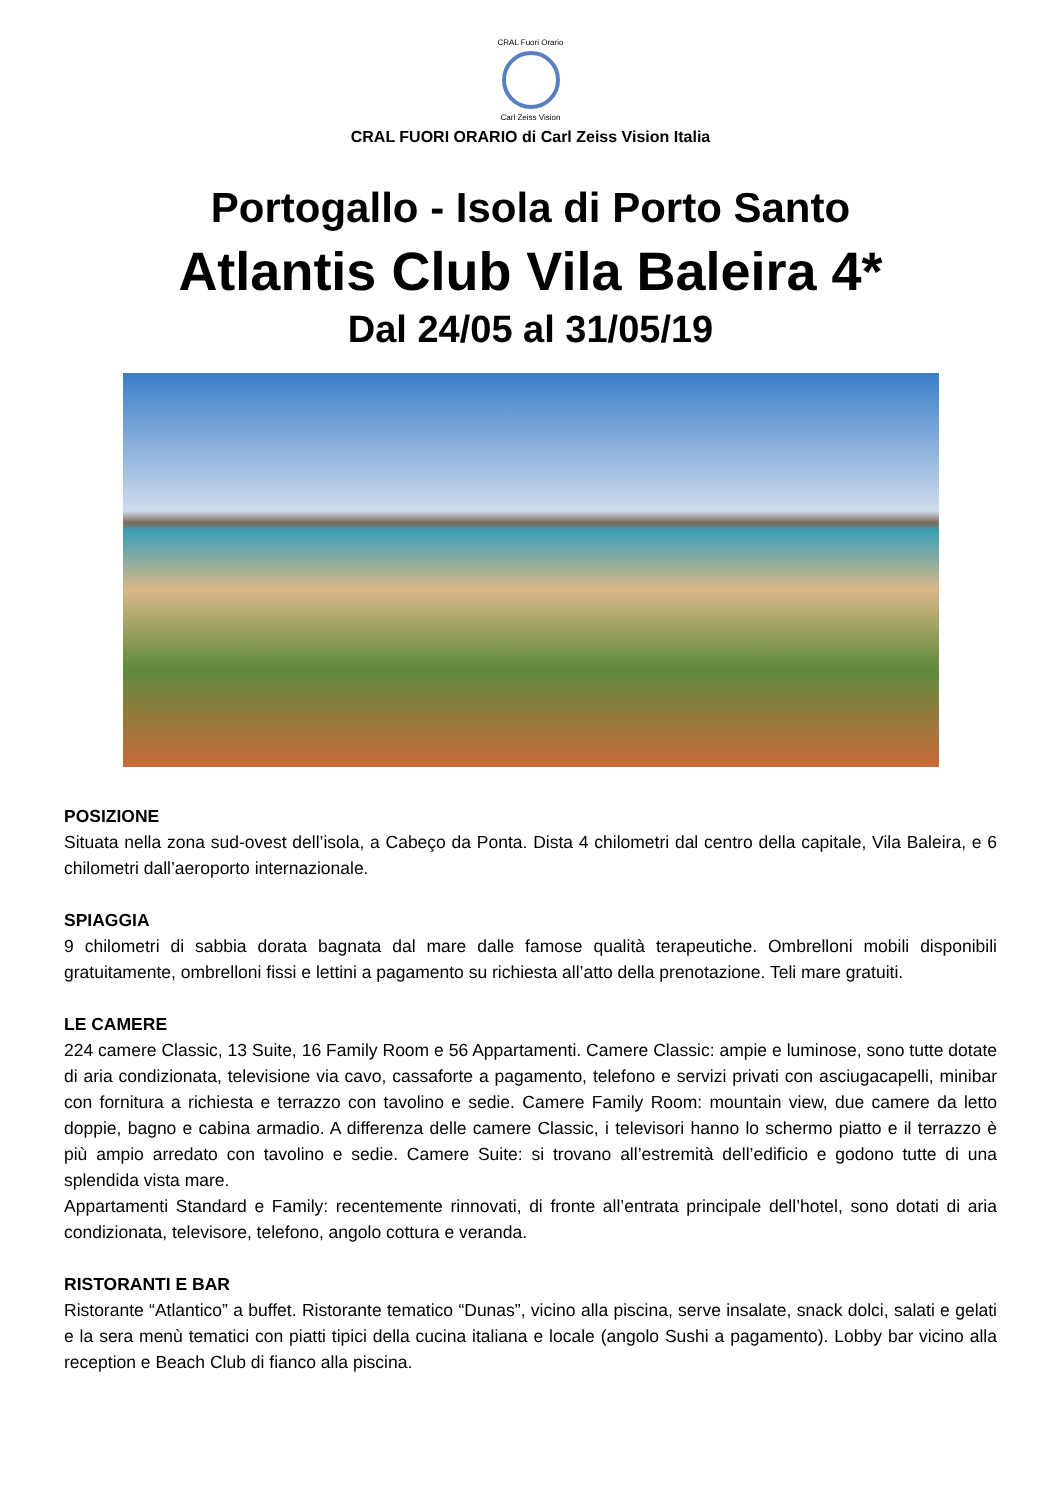CRAL Fuori Orario
Carl Zeiss Vision
CRAL FUORI ORARIO di Carl Zeiss Vision Italia
Portogallo - Isola di Porto Santo
Atlantis Club Vila Baleira 4*
Dal 24/05 al 31/05/19
POSIZIONE
Situata nella zona sud-ovest dell’isola, a Cabeço da Ponta. Dista 4 chilometri dal centro della capitale, Vila Baleira, e 6 chilometri dall’aeroporto internazionale.
SPIAGGIA
9 chilometri di sabbia dorata bagnata dal mare dalle famose qualità terapeutiche. Ombrelloni mobili disponibili gratuitamente, ombrelloni fissi e lettini a pagamento su richiesta all’atto della prenotazione. Teli mare gratuiti.
LE CAMERE
224 camere Classic, 13 Suite, 16 Family Room e 56 Appartamenti. Camere Classic: ampie e luminose, sono tutte dotate di aria condizionata, televisione via cavo, cassaforte a pagamento, telefono e servizi privati con asciugacapelli, minibar con fornitura a richiesta e terrazzo con tavolino e sedie. Camere Family Room: mountain view, due camere da letto doppie, bagno e cabina armadio. A differenza delle camere Classic, i televisori hanno lo schermo piatto e il terrazzo è più ampio arredato con tavolino e sedie. Camere Suite: si trovano all’estremità dell’edificio e godono tutte di una splendida vista mare.
Appartamenti Standard e Family: recentemente rinnovati, di fronte all’entrata principale dell’hotel, sono dotati di aria condizionata, televisore, telefono, angolo cottura e veranda.
RISTORANTI E BAR
Ristorante “Atlantico” a buffet. Ristorante tematico “Dunas”, vicino alla piscina, serve insalate, snack dolci, salati e gelati e la sera menù tematici con piatti tipici della cucina italiana e locale (angolo Sushi a pagamento). Lobby bar vicino alla reception e Beach Club di fianco alla piscina.